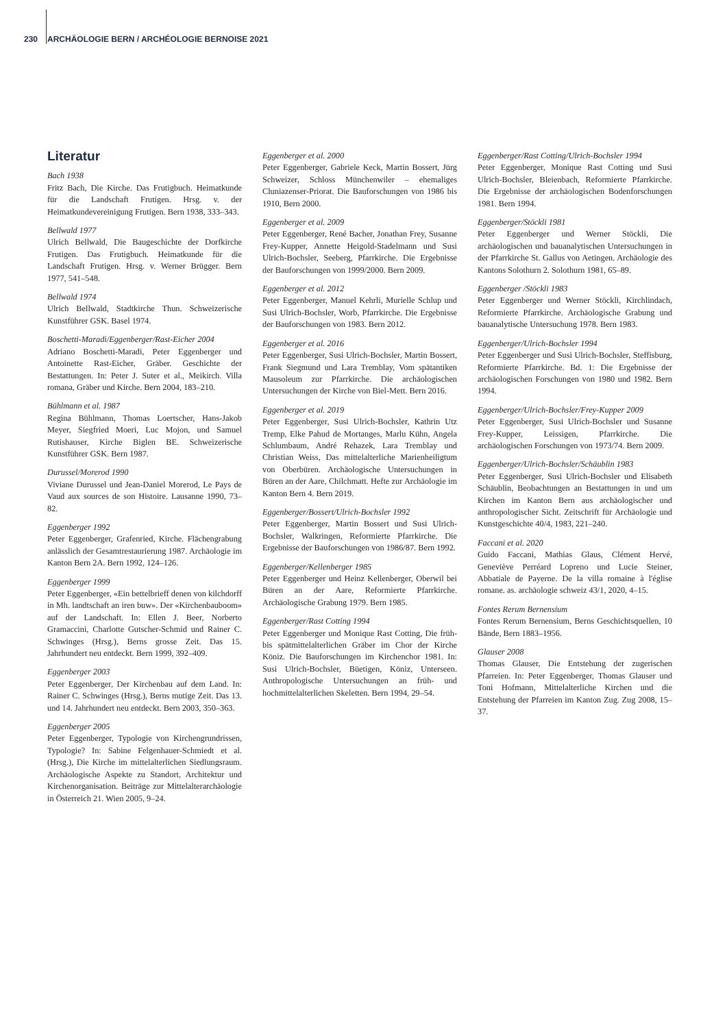230 ARCHÄOLOGIE BERN / ARCHÉOLOGIE BERNOISE 2021
Literatur
Bach 1938
Fritz Bach, Die Kirche. Das Frutigbuch. Heimatkunde für die Landschaft Frutigen. Hrsg. v. der Heimatkundevereinigung Frutigen. Bern 1938, 333–343.
Bellwald 1977
Ulrich Bellwald, Die Baugeschichte der Dorfkirche Frutigen. Das Frutigbuch. Heimatkunde für die Landschaft Frutigen. Hrsg. v. Werner Brügger. Bern 1977, 541–548.
Bellwald 1974
Ulrich Bellwald, Stadtkirche Thun. Schweizerische Kunstführer GSK. Basel 1974.
Boschetti-Maradi/Eggenberger/Rast-Eicher 2004
Adriano Boschetti-Maradi, Peter Eggenberger und Antoinette Rast-Eicher, Gräber. Geschichte der Bestattungen. In: Peter J. Suter et al., Meikirch. Villa romana, Gräber und Kirche. Bern 2004, 183–210.
Bühlmann et al. 1987
Regina Bühlmann, Thomas Loertscher, Hans-Jakob Meyer, Siegfried Moeri, Luc Mojon, und Samuel Rutishauser, Kirche Biglen BE. Schweizerische Kunstführer GSK. Bern 1987.
Durussel/Morerod 1990
Viviane Durussel und Jean-Daniel Morerod, Le Pays de Vaud aux sources de son Histoire. Lausanne 1990, 73–82.
Eggenberger 1992
Peter Eggenberger, Grafenried, Kirche. Flächengrabung anlässlich der Gesamtrestaurierung 1987. Archäologie im Kanton Bern 2A. Bern 1992, 124–126.
Eggenberger 1999
Peter Eggenberger, «Ein bettelbrieff denen von kilchdorff in Mh. landtschaft an iren buw». Der «Kirchenbauboom» auf der Landschaft. In: Ellen J. Beer, Norberto Gramaccini, Charlotte Gutscher-Schmid und Rainer C. Schwinges (Hrsg.), Berns grosse Zeit. Das 15. Jahrhundert neu entdeckt. Bern 1999, 392–409.
Eggenberger 2003
Peter Eggenberger, Der Kirchenbau auf dem Land. In: Rainer C. Schwinges (Hrsg.), Berns mutige Zeit. Das 13. und 14. Jahrhundert neu entdeckt. Bern 2003, 350–363.
Eggenberger 2005
Peter Eggenberger, Typologie von Kirchengrundrissen, Typologie? In: Sabine Felgenhauer-Schmiedt et al. (Hrsg.), Die Kirche im mittelalterlichen Siedlungsraum. Archäologische Aspekte zu Standort, Architektur und Kirchenorganisation. Beiträge zur Mittelalterarchäologie in Österreich 21. Wien 2005, 9–24.
Eggenberger et al. 2000
Peter Eggenberger, Gabriele Keck, Martin Bossert, Jürg Schweizer, Schloss Münchenwiler – ehemaliges Cluniazenser-Priorat. Die Bauforschungen von 1986 bis 1910, Bern 2000.
Eggenberger et al. 2009
Peter Eggenberger, René Bacher, Jonathan Frey, Susanne Frey-Kupper, Annette Heigold-Stadelmann und Susi Ulrich-Bochsler, Seeberg, Pfarrkirche. Die Ergebnisse der Bauforschungen von 1999/2000. Bern 2009.
Eggenberger et al. 2012
Peter Eggenberger, Manuel Kehrli, Murielle Schlup und Susi Ulrich-Bochsler, Worb, Pfarrkirche. Die Ergebnisse der Bauforschungen von 1983. Bern 2012.
Eggenberger et al. 2016
Peter Eggenberger, Susi Ulrich-Bochsler, Martin Bossert, Frank Siegmund und Lara Tremblay, Vom spätantiken Mausoleum zur Pfarrkirche. Die archäologischen Untersuchungen der Kirche von Biel-Mett. Bern 2016.
Eggenberger et al. 2019
Peter Eggenberger, Susi Ulrich-Bochsler, Kathrin Utz Tremp, Elke Pahud de Mortanges, Marlu Kühn, Angela Schlumbaum, André Rehazek, Lara Tremblay und Christian Weiss, Das mittelalterliche Marienheiligtum von Oberbüren. Archäologische Untersuchungen in Büren an der Aare, Chilchmatt. Hefte zur Archäologie im Kanton Bern 4. Bern 2019.
Eggenberger/Bossert/Ulrich-Bochsler 1992
Peter Eggenberger, Martin Bossert und Susi Ulrich-Bochsler, Walkringen, Reformierte Pfarrkirche. Die Ergebnisse der Bauforschungen von 1986/87. Bern 1992.
Eggenberger/Kellenberger 1985
Peter Eggenberger und Heinz Kellenberger, Oberwil bei Büren an der Aare, Reformierte Pfarrkirche. Archäologische Grabung 1979. Bern 1985.
Eggenberger/Rast Cotting 1994
Peter Eggenberger und Monique Rast Cotting, Die früh- bis spätmittelalterlichen Gräber im Chor der Kirche Köniz. Die Bauforschungen im Kirchenchor 1981. In: Susi Ulrich-Bochsler, Büetigen, Köniz, Unterseen. Anthropologische Untersuchungen an früh- und hochmittelalterlichen Skeletten. Bern 1994, 29–54.
Eggenberger/Rast Cotting/Ulrich-Bochsler 1994
Peter Eggenberger, Monique Rast Cotting und Susi Ulrich-Bochsler, Bleienbach, Reformierte Pfarrkirche. Die Ergebnisse der archäologischen Bodenforschungen 1981. Bern 1994.
Eggenberger/Stöckli 1981
Peter Eggenberger und Werner Stöckli, Die archäologischen und bauanalytischen Untersuchungen in der Pfarrkirche St. Gallus von Aetingen. Archäologie des Kantons Solothurn 2. Solothurn 1981, 65–89.
Eggenberger /Stöckli 1983
Peter Eggenberger und Werner Stöckli, Kirchlindach, Reformierte Pfarrkirche. Archäologische Grabung und bauanalytische Untersuchung 1978. Bern 1983.
Eggenberger/Ulrich-Bochsler 1994
Peter Eggenberger und Susi Ulrich-Bochsler, Steffisburg, Reformierte Pfarrkirche. Bd. 1: Die Ergebnisse der archäologischen Forschungen von 1980 und 1982. Bern 1994.
Eggenberger/Ulrich-Bochsler/Frey-Kupper 2009
Peter Eggenberger, Susi Ulrich-Bochsler und Susanne Frey-Kupper, Leissigen, Pfarrkirche. Die archäologischen Forschungen von 1973/74. Bern 2009.
Eggenberger/Ulrich-Bochsler/Schäublin 1983
Peter Eggenberger, Susi Ulrich-Bochsler und Elisabeth Schäublin, Beobachtungen an Bestattungen in und um Kirchen im Kanton Bern aus archäologischer und anthropologischer Sicht. Zeitschrift für Archäologie und Kunstgeschichte 40/4, 1983, 221–240.
Faccani et al. 2020
Guido Faccani, Mathias Glaus, Clément Hervé, Geneviève Perréard Lopreno und Lucie Steiner, Abbatiale de Payerne. De la villa romaine à l'église romane. as. archäologie schweiz 43/1, 2020, 4–15.
Fontes Rerum Bernensium
Fontes Rerum Bernensium, Berns Geschichtsquellen, 10 Bände, Bern 1883–1956.
Glauser 2008
Thomas Glauser, Die Entstehung der zugerischen Pfarreien. In: Peter Eggenberger, Thomas Glauser und Toni Hofmann, Mittelalterliche Kirchen und die Entstehung der Pfarreien im Kanton Zug. Zug 2008, 15–37.